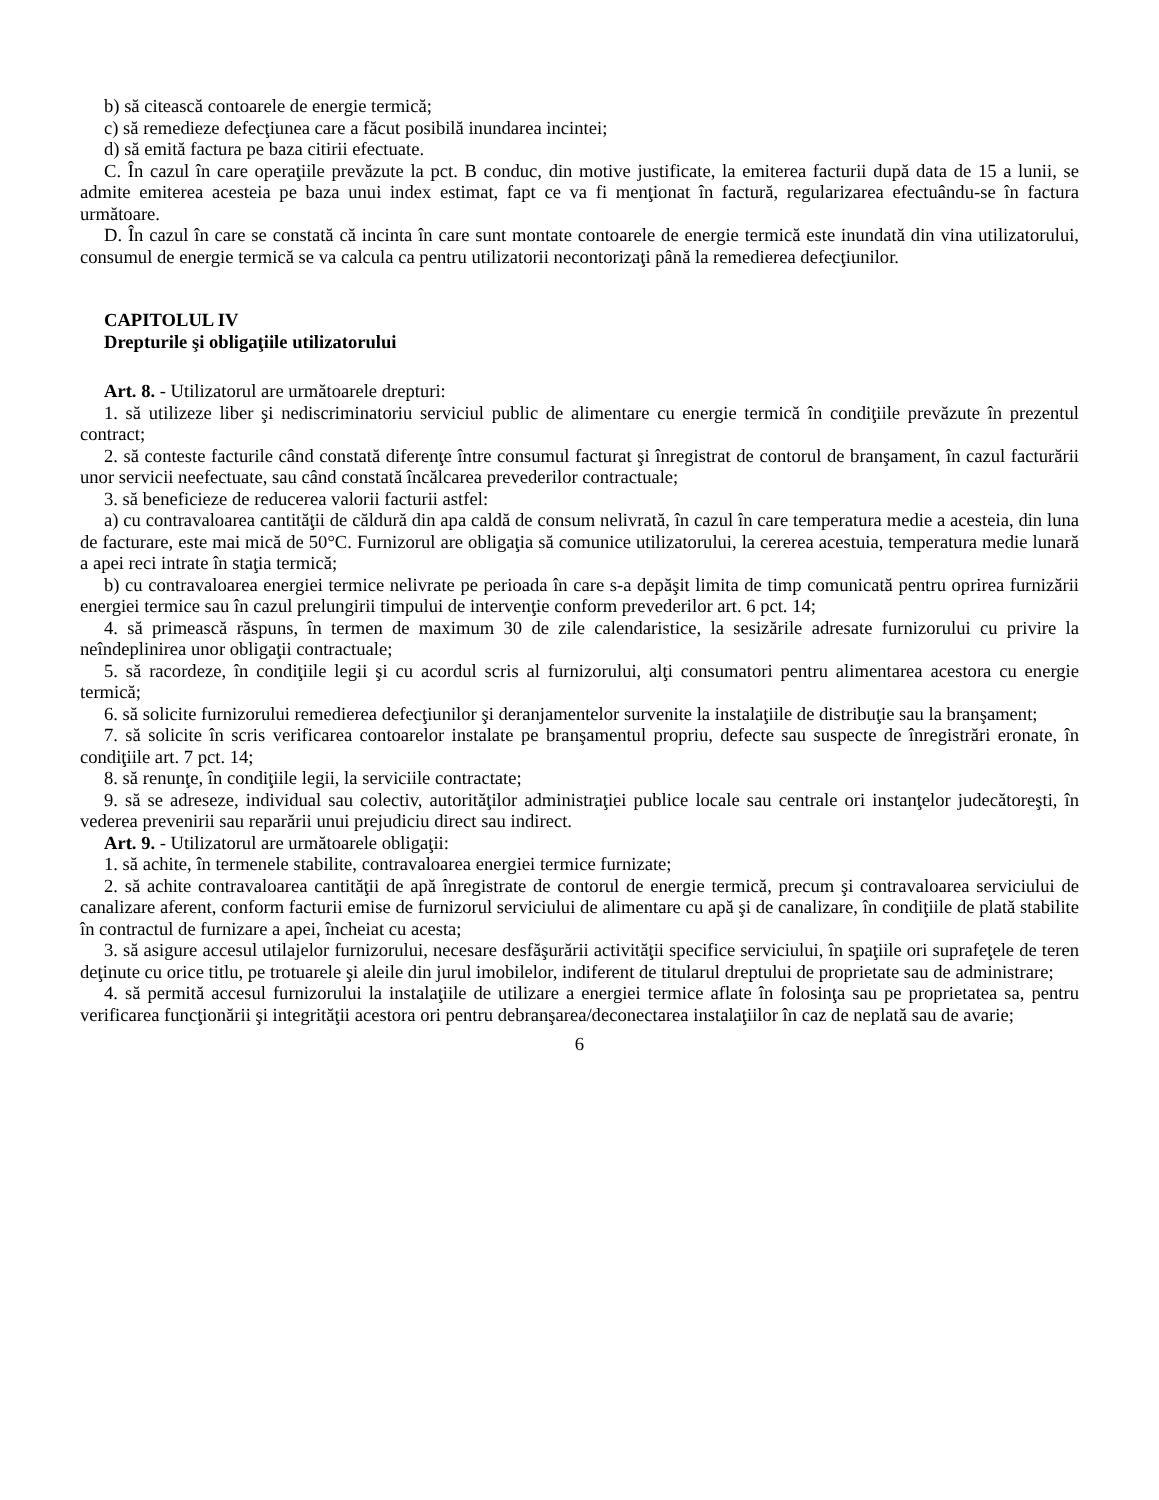b) să citească contoarele de energie termică;
c) să remedieze defecţiunea care a făcut posibilă inundarea incintei;
d) să emită factura pe baza citirii efectuate.
C. În cazul în care operaţiile prevăzute la pct. B conduc, din motive justificate, la emiterea facturii după data de 15 a lunii, se admite emiterea acesteia pe baza unui index estimat, fapt ce va fi menţionat în factură, regularizarea efectuându-se în factura următoare.
D. În cazul în care se constată că incinta în care sunt montate contoarele de energie termică este inundată din vina utilizatorului, consumul de energie termică se va calcula ca pentru utilizatorii necontorizaţi până la remedierea defecţiunilor.
CAPITOLUL IV
Drepturile şi obligaţiile utilizatorului
Art. 8. - Utilizatorul are următoarele drepturi:
1. să utilizeze liber şi nediscriminatoriu serviciul public de alimentare cu energie termică în condiţiile prevăzute în prezentul contract;
2. să conteste facturile când constată diferenţe între consumul facturat şi înregistrat de contorul de branşament, în cazul facturării unor servicii neefectuate, sau când constată încălcarea prevederilor contractuale;
3. să beneficieze de reducerea valorii facturii astfel:
a) cu contravaloarea cantităţii de căldură din apa caldă de consum nelivrată, în cazul în care temperatura medie a acesteia, din luna de facturare, este mai mică de 50°C. Furnizorul are obligaţia să comunice utilizatorului, la cererea acestuia, temperatura medie lunară a apei reci intrate în staţia termică;
b) cu contravaloarea energiei termice nelivrate pe perioada în care s-a depăşit limita de timp comunicată pentru oprirea furnizării energiei termice sau în cazul prelungirii timpului de intervenţie conform prevederilor art. 6 pct. 14;
4. să primească răspuns, în termen de maximum 30 de zile calendaristice, la sesizările adresate furnizorului cu privire la neîndeplinirea unor obligaţii contractuale;
5. să racordeze, în condiţiile legii şi cu acordul scris al furnizorului, alţi consumatori pentru alimentarea acestora cu energie termică;
6. să solicite furnizorului remedierea defecţiunilor şi deranjamentelor survenite la instalaţiile de distribuţie sau la branşament;
7. să solicite în scris verificarea contoarelor instalate pe branşamentul propriu, defecte sau suspecte de înregistrări eronate, în condiţiile art. 7 pct. 14;
8. să renunţe, în condiţiile legii, la serviciile contractate;
9. să se adreseze, individual sau colectiv, autorităţilor administraţiei publice locale sau centrale ori instanţelor judecătoreşti, în vederea prevenirii sau reparării unui prejudiciu direct sau indirect.
Art. 9. - Utilizatorul are următoarele obligaţii:
1. să achite, în termenele stabilite, contravaloarea energiei termice furnizate;
2. să achite contravaloarea cantităţii de apă înregistrate de contorul de energie termică, precum şi contravaloarea serviciului de canalizare aferent, conform facturii emise de furnizorul serviciului de alimentare cu apă şi de canalizare, în condiţiile de plată stabilite în contractul de furnizare a apei, încheiat cu acesta;
3. să asigure accesul utilajelor furnizorului, necesare desfăşurării activităţii specifice serviciului, în spaţiile ori suprafeţele de teren deţinute cu orice titlu, pe trotuarele şi aleile din jurul imobilelor, indiferent de titularul dreptului de proprietate sau de administrare;
4. să permită accesul furnizorului la instalaţiile de utilizare a energiei termice aflate în folosinţa sau pe proprietatea sa, pentru verificarea funcţionării şi integrităţii acestora ori pentru debranşarea/deconectarea instalaţiilor în caz de neplată sau de avarie;
6